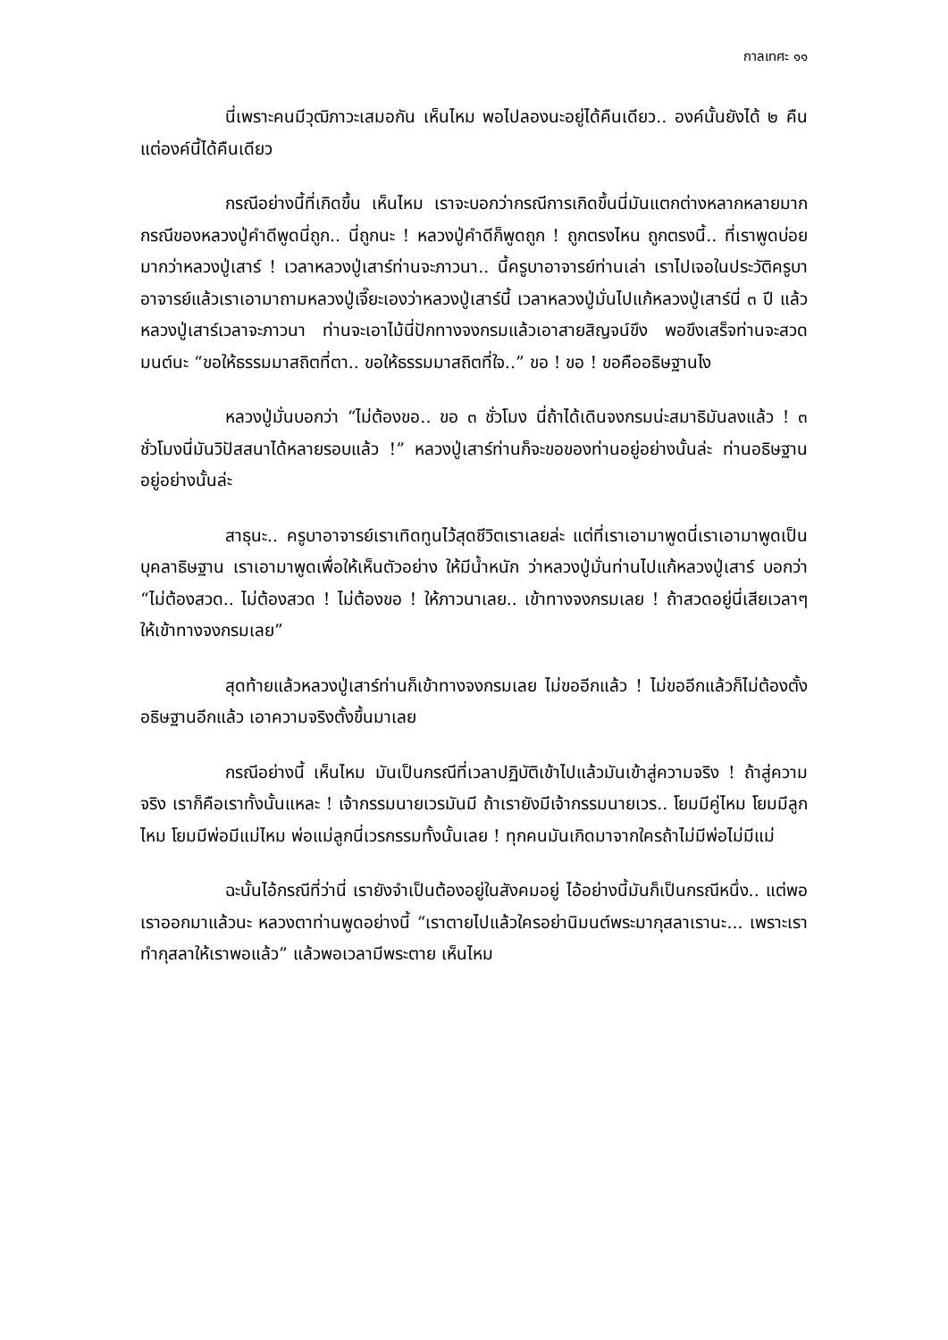กาลเทศะ ๑๑
นี่เพราะคนมีวุฒิภาวะเสมอกัน เห็นไหม พอไปลองนะอยู่ได้คืนเดียว.. องค์นั้นยังได้ ๒ คืน แต่องค์นี้ได้คืนเดียว
กรณีอย่างนี้ที่เกิดขึ้น เห็นไหม เราจะบอกว่ากรณีการเกิดขึ้นนี่มันแตกต่างหลากหลายมาก กรณีของหลวงปู่คำดีพูดนี่ถูก.. นี่ถูกนะ ! หลวงปู่คำดีก็พูดถูก ! ถูกตรงไหน ถูกตรงนี้.. ที่เราพูดบ่อยมากว่าหลวงปู่เสาร์ ! เวลาหลวงปู่เสาร์ท่านจะภาวนา.. นี้ครูบาอาจารย์ท่านเล่า เราไปเจอในประวัติครูบาอาจารย์แล้วเราเอามาถามหลวงปู่เจี๊ยะเองว่าหลวงปู่เสาร์นี้ เวลาหลวงปู่มั่นไปแก้หลวงปู่เสาร์นี่ ๓ ปี แล้วหลวงปู่เสาร์เวลาจะภาวนา ท่านจะเอาไม้นี่ปักทางจงกรมแล้วเอาสายสิญจน์ขึง พอขึงเสร็จท่านจะสวดมนต์นะ “ขอให้ธรรมมาสถิตที่ตา.. ขอให้ธรรมมาสถิตที่ใจ..” ขอ ! ขอ ! ขอคืออธิษฐานไง
หลวงปู่มั่นบอกว่า “ไม่ต้องขอ.. ขอ ๓ ชั่วโมง นี่ถ้าได้เดินจงกรมน่ะสมาธิมันลงแล้ว ! ๓ ชั่วโมงนี่มันวิปัสสนาได้หลายรอบแล้ว !” หลวงปู่เสาร์ท่านก็จะขอของท่านอยู่อย่างนั้นล่ะ ท่านอธิษฐานอยู่อย่างนั้นล่ะ
สาธุนะ.. ครูบาอาจารย์เราเทิดทูนไว้สุดชีวิตเราเลยล่ะ แต่ที่เราเอามาพูดนี่เราเอามาพูดเป็นบุคลาธิษฐาน เราเอามาพูดเพื่อให้เห็นตัวอย่าง ให้มีน้ำหนัก ว่าหลวงปู่มั่นท่านไปแก้หลวงปู่เสาร์ บอกว่า “ไม่ต้องสวด.. ไม่ต้องสวด ! ไม่ต้องขอ ! ให้ภาวนาเลย.. เข้าทางจงกรมเลย ! ถ้าสวดอยู่นี่เสียเวลาๆ ให้เข้าทางจงกรมเลย”
สุดท้ายแล้วหลวงปู่เสาร์ท่านก็เข้าทางจงกรมเลย ไม่ขออีกแล้ว ! ไม่ขออีกแล้วก็ไม่ต้องตั้งอธิษฐานอีกแล้ว เอาความจริงตั้งขึ้นมาเลย
กรณีอย่างนี้ เห็นไหม มันเป็นกรณีที่เวลาปฏิบัติเข้าไปแล้วมันเข้าสู่ความจริง ! ถ้าสู่ความจริง เราก็คือเราทั้งนั้นแหละ ! เจ้ากรรมนายเวรมันมี ถ้าเรายังมีเจ้ากรรมนายเวร.. โยมมีคู่ไหม โยมมีลูกไหม โยมมีพ่อมีแม่ไหม พ่อแม่ลูกนี่เวรกรรมทั้งนั้นเลย ! ทุกคนมันเกิดมาจากใครถ้าไม่มีพ่อไม่มีแม่
ฉะนั้นไอ้กรณีที่ว่านี่ เรายังจำเป็นต้องอยู่ในสังคมอยู่ ไอ้อย่างนี้มันก็เป็นกรณีหนึ่ง.. แต่พอเราออกมาแล้วนะ หลวงตาท่านพูดอย่างนี้ “เราตายไปแล้วใครอย่านิมนต์พระมากุสลาเรานะ... เพราะเราทำกุสลาให้เราพอแล้ว” แล้วพอเวลามีพระตาย เห็นไหม